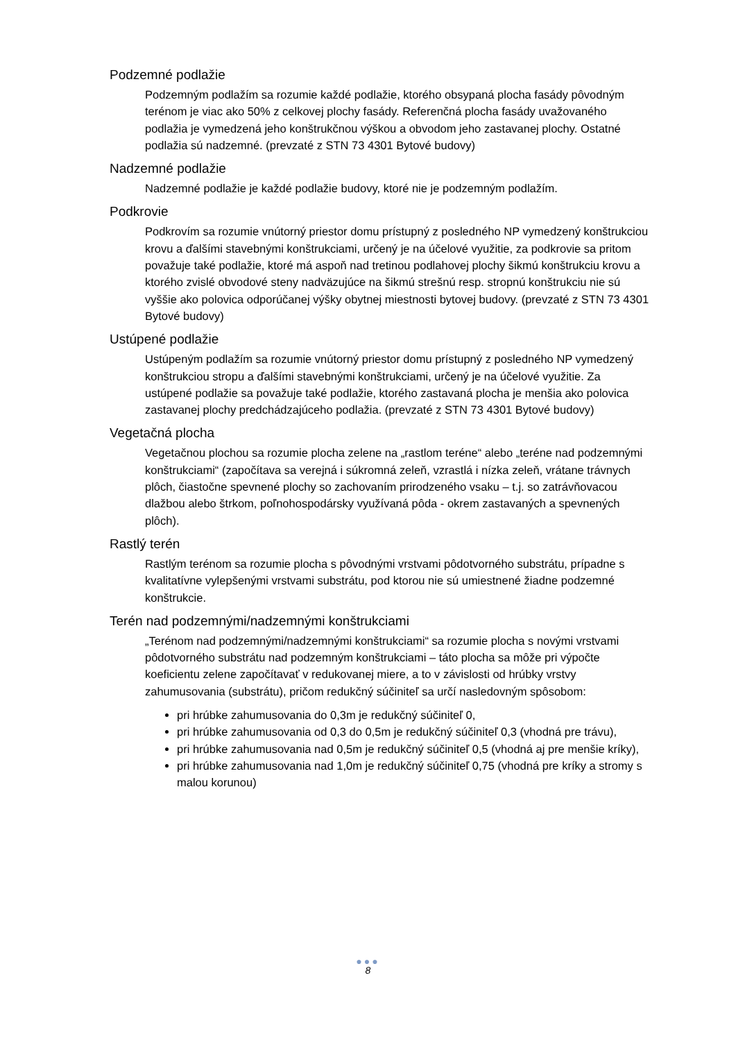Podzemné podlažie
Podzemným podlažím sa rozumie každé podlažie, ktorého obsypaná plocha fasády pôvodným terénom je viac ako 50% z celkovej plochy fasády. Referenčná plocha fasády uvažovaného podlažia je vymedzená jeho konštrukčnou výškou a obvodom jeho zastavanej plochy. Ostatné podlažia sú nadzemné. (prevzaté z STN 73 4301 Bytové budovy)
Nadzemné podlažie
Nadzemné podlažie je každé podlažie budovy, ktoré nie je podzemným podlažím.
Podkrovie
Podkrovím sa rozumie vnútorný priestor domu prístupný z posledného NP vymedzený konštrukciou krovu a ďalšími stavebnými konštrukciami, určený je na účelové využitie, za podkrovie sa pritom považuje také podlažie, ktoré má aspoň nad tretinou podlahovej plochy šikmú konštrukciu krovu a ktorého zvislé obvodové steny nadväzujúce na šikmú strešnú resp. stropnú konštrukciu nie sú vyššie ako polovica odporúčanej výšky obytnej miestnosti bytovej budovy. (prevzaté z STN 73 4301 Bytové budovy)
Ustúpené podlažie
Ustúpeným podlažím sa rozumie vnútorný priestor domu prístupný z posledného NP vymedzený konštrukciou stropu a ďalšími stavebnými konštrukciami, určený je na účelové využitie. Za ustúpené podlažie sa považuje také podlažie, ktorého zastavaná plocha je menšia ako polovica zastavanej plochy predchádzajúceho podlažia. (prevzaté z STN 73 4301 Bytové budovy)
Vegetačná plocha
Vegetačnou plochou sa rozumie plocha zelene na „rastlom teréne“ alebo „teréne nad podzemnými konštrukciami“ (započítava sa verejná i súkromná zeleň, vzrastlá i nízka zeleň, vrátane trávnych plôch, čiastočne spevnené plochy so zachovaním prirodzeného vsaku – t.j. so zatrávňovacou dlažbou alebo štrkom, poľnohospodársky využívaná pôda - okrem zastavaných a spevnených plôch).
Rastlý terén
Rastlým terénom sa rozumie plocha s pôvodnými vrstvami pôdotvorného substrátu, prípadne s kvalitatívne vylepšenými vrstvami substrátu, pod ktorou nie sú umiestnené žiadne podzemné konštrukcie.
Terén nad podzemnými/nadzemnými konštrukciami
„Terénom nad podzemnými/nadzemnými konštrukciami“ sa rozumie plocha s novými vrstvami pôdotvorného substrátu nad podzemným konštrukciami – táto plocha sa môže pri výpočte koeficientu zelene započítavať v redukovanej miere, a to v závislosti od hrúbky vrstvy zahumusovania (substrátu), pričom redukčný súčiniteľ sa určí nasledovným spôsobom:
pri hrúbke zahumusovania do 0,3m je redukčný súčiniteľ 0,
pri hrúbke zahumusovania od 0,3 do 0,5m je redukčný súčiniteľ 0,3 (vhodná pre trávu),
pri hrúbke zahumusovania nad 0,5m je redukčný súčiniteľ 0,5 (vhodná aj pre menšie kríky),
pri hrúbke zahumusovania nad 1,0m je redukčný súčiniteľ 0,75 (vhodná pre kríky a stromy s malou korunou)
●●●
8